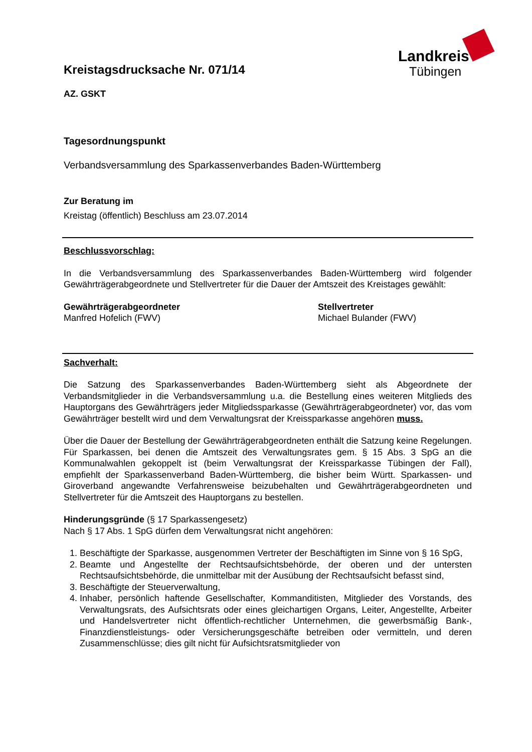Landkreis
Tübingen
Kreistagsdrucksache Nr. 071/14
AZ. GSKT
Tagesordnungspunkt
Verbandsversammlung des Sparkassenverbandes Baden-Württemberg
Zur Beratung im
Kreistag (öffentlich) Beschluss am 23.07.2014
Beschlussvorschlag:
In die Verbandsversammlung des Sparkassenverbandes Baden-Württemberg wird folgender Gewährträgerabgeordnete und Stellvertreter für die Dauer der Amtszeit des Kreistages gewählt:
Gewährträgerabgeordneter
Manfred Hofelich (FWV)
Stellvertreter
Michael Bulander (FWV)
Sachverhalt:
Die Satzung des Sparkassenverbandes Baden-Württemberg sieht als Abgeordnete der Verbandsmitglieder in die Verbandsversammlung u.a. die Bestellung eines weiteren Mitglieds des Hauptorgans des Gewährträgers jeder Mitgliedssparkasse (Gewährträgerabgeordneter) vor, das vom Gewährträger bestellt wird und dem Verwaltungsrat der Kreissparkasse angehören muss.
Über die Dauer der Bestellung der Gewährträgerabgeordneten enthält die Satzung keine Regelungen. Für Sparkassen, bei denen die Amtszeit des Verwaltungsrates gem. § 15 Abs. 3 SpG an die Kommunalwahlen gekoppelt ist (beim Verwaltungsrat der Kreissparkasse Tübingen der Fall), empfiehlt der Sparkassenverband Baden-Württemberg, die bisher beim Württ. Sparkassen- und Giroverband angewandte Verfahrensweise beizubehalten und Gewährträgerabgeordneten und Stellvertreter für die Amtszeit des Hauptorgans zu bestellen.
Hinderungsgründe (§ 17 Sparkassengesetz)
Nach § 17 Abs. 1 SpG dürfen dem Verwaltungsrat nicht angehören:
1. Beschäftigte der Sparkasse, ausgenommen Vertreter der Beschäftigten im Sinne von § 16 SpG,
2. Beamte und Angestellte der Rechtsaufsichtsbehörde, der oberen und der untersten Rechtsaufsichtsbehörde, die unmittelbar mit der Ausübung der Rechtsaufsicht befasst sind,
3. Beschäftigte der Steuerverwaltung,
4. Inhaber, persönlich haftende Gesellschafter, Kommanditisten, Mitglieder des Vorstands, des Verwaltungsrats, des Aufsichtsrats oder eines gleichartigen Organs, Leiter, Angestellte, Arbeiter und Handelsvertreter nicht öffentlich-rechtlicher Unternehmen, die gewerbsmäßig Bank-, Finanzdienstleistungs- oder Versicherungsgeschäfte betreiben oder vermitteln, und deren Zusammenschlüsse; dies gilt nicht für Aufsichtsratsmitglieder von